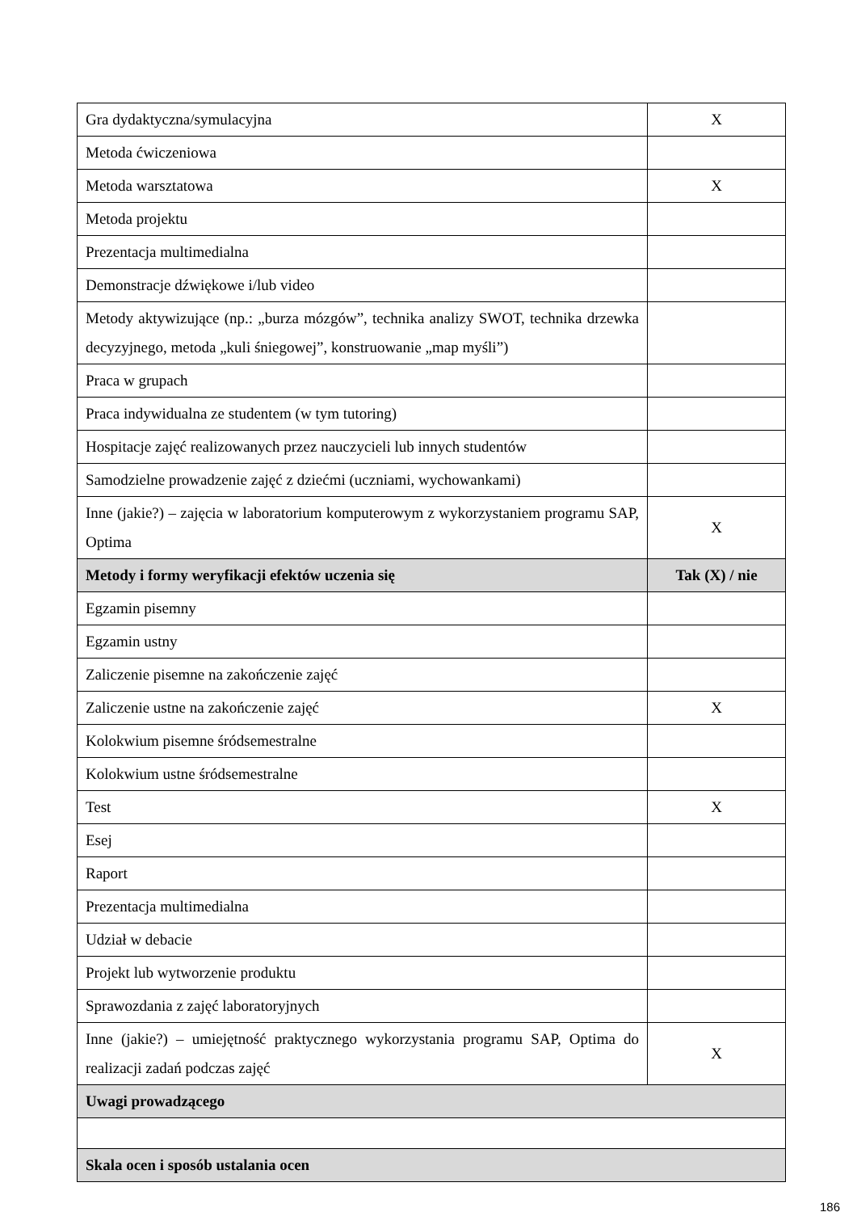| Gra dydaktyczna/symulacyjna | X |
| Metoda ćwiczeniowa | |
| Metoda warsztatowa | X |
| Metoda projektu | |
| Prezentacja multimedialna | |
| Demonstracje dźwiękowe i/lub video | |
| Metody aktywizujące (np.: „burza mózgów”, technika analizy SWOT, technika drzewka decyzyjnego, metoda „kuli śniegowej”, konstruowanie „map myśli”) | |
| Praca w grupach | |
| Praca indywidualna ze studentem (w tym tutoring) | |
| Hospitacje zajęć realizowanych przez nauczycieli lub innych studentów | |
| Samodzielne prowadzenie zajęć z dziećmi (uczniami, wychowankami) | |
| Inne (jakie?) – zajęcia w laboratorium komputerowym z wykorzystaniem programu SAP, Optima | X |
| Metody i formy weryfikacji efektów uczenia się | Tak (X) / nie |
| Egzamin pisemny | |
| Egzamin ustny | |
| Zaliczenie pisemne na zakończenie zajęć | |
| Zaliczenie ustne na zakończenie zajęć | X |
| Kolokwium pisemne śródsemestralne | |
| Kolokwium ustne śródsemestralne | |
| Test | X |
| Esej | |
| Raport | |
| Prezentacja multimedialna | |
| Udział w debacie | |
| Projekt lub wytworzenie produktu | |
| Sprawozdania z zajęć laboratoryjnych | |
| Inne (jakie?) – umiejętność praktycznego wykorzystania programu SAP, Optima do realizacji zadań podczas zajęć | X |
| Uwagi prowadzącego | |
| Skala ocen i sposób ustalania ocen | |
186